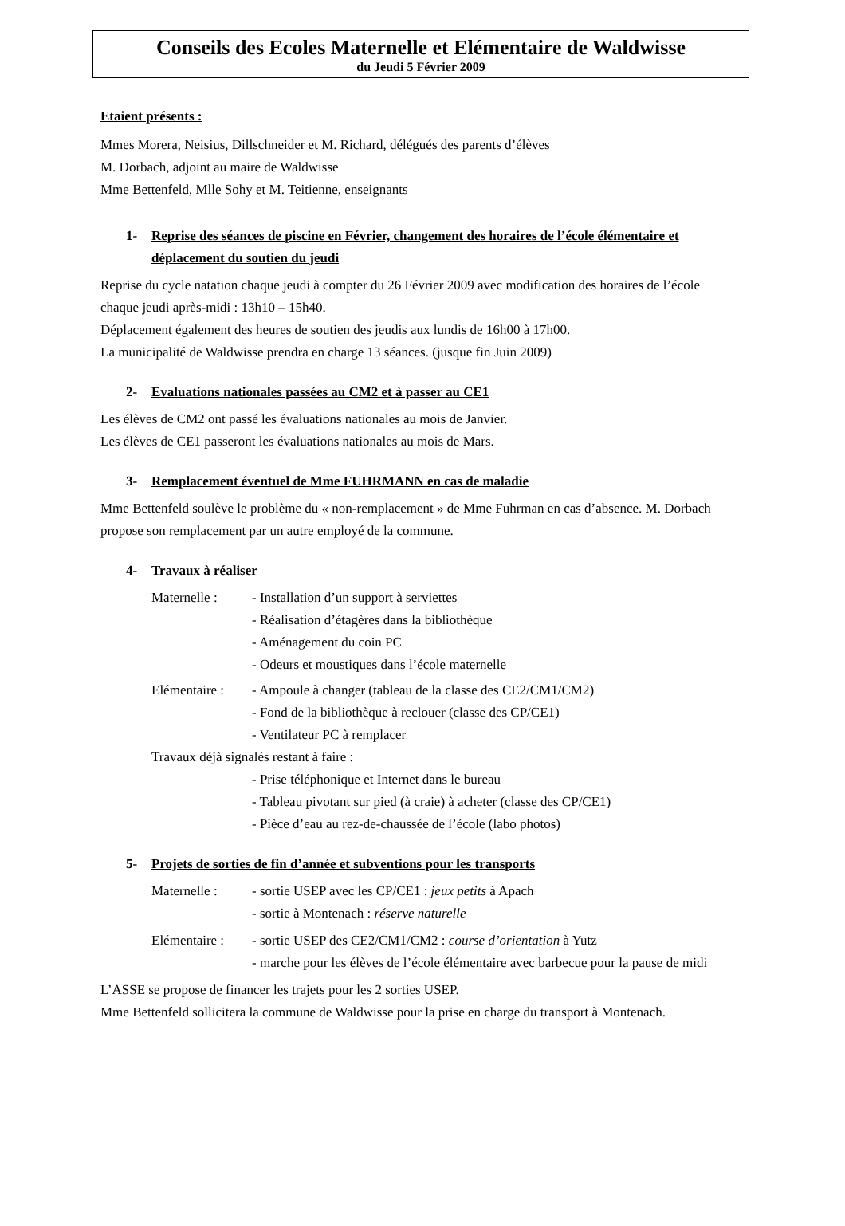Conseils des Ecoles Maternelle et Elémentaire de Waldwisse
du Jeudi 5 Février 2009
Etaient présents :
Mmes Morera, Neisius, Dillschneider et M. Richard, délégués des parents d’élèves
M. Dorbach, adjoint au maire de Waldwisse
Mme Bettenfeld, Mlle Sohy et M. Teitienne, enseignants
1- Reprise des séances de piscine en Février, changement des horaires de l’école élémentaire et déplacement du soutien du jeudi
Reprise du cycle natation chaque jeudi à compter du 26 Février 2009 avec modification des horaires de l’école chaque jeudi après-midi : 13h10 – 15h40.
Déplacement également des heures de soutien des jeudis aux lundis de 16h00 à 17h00.
La municipalité de Waldwisse prendra en charge 13 séances. (jusque fin Juin 2009)
2- Evaluations nationales passées au CM2 et à passer au CE1
Les élèves de CM2 ont passé les évaluations nationales au mois de Janvier.
Les élèves de CE1 passeront les évaluations nationales au mois de Mars.
3- Remplacement éventuel de Mme FUHRMANN en cas de maladie
Mme Bettenfeld soulève le problème du « non-remplacement » de Mme Fuhrman en cas d’absence. M. Dorbach propose son remplacement par un autre employé de la commune.
4- Travaux à réaliser
Maternelle : - Installation d’un support à serviettes
- Réalisation d’étagères dans la bibliothèque
- Aménagement du coin PC
- Odeurs et moustiques dans l’école maternelle
Elémentaire :
- Ampoule à changer (tableau de la classe des CE2/CM1/CM2)
- Fond de la bibliothèque à reclouer (classe des CP/CE1)
- Ventilateur PC à remplacer
Travaux déjà signalés restant à faire :
- Prise téléphonique et Internet dans le bureau
- Tableau pivotant sur pied (à craie) à acheter (classe des CP/CE1)
- Pièce d’eau au rez-de-chaussée de l’école (labo photos)
5- Projets de sorties de fin d’année et subventions pour les transports
Maternelle : - sortie USEP avec les CP/CE1 : jeux petits à Apach
- sortie à Montenach : réserve naturelle
Elémentaire :
- sortie USEP des CE2/CM1/CM2 : course d’orientation à Yutz
- marche pour les élèves de l’école élémentaire avec barbecue pour la pause de midi
L’ASSE se propose de financer les trajets pour les 2 sorties USEP.
Mme Bettenfeld sollicitera la commune de Waldwisse pour la prise en charge du transport à Montenach.